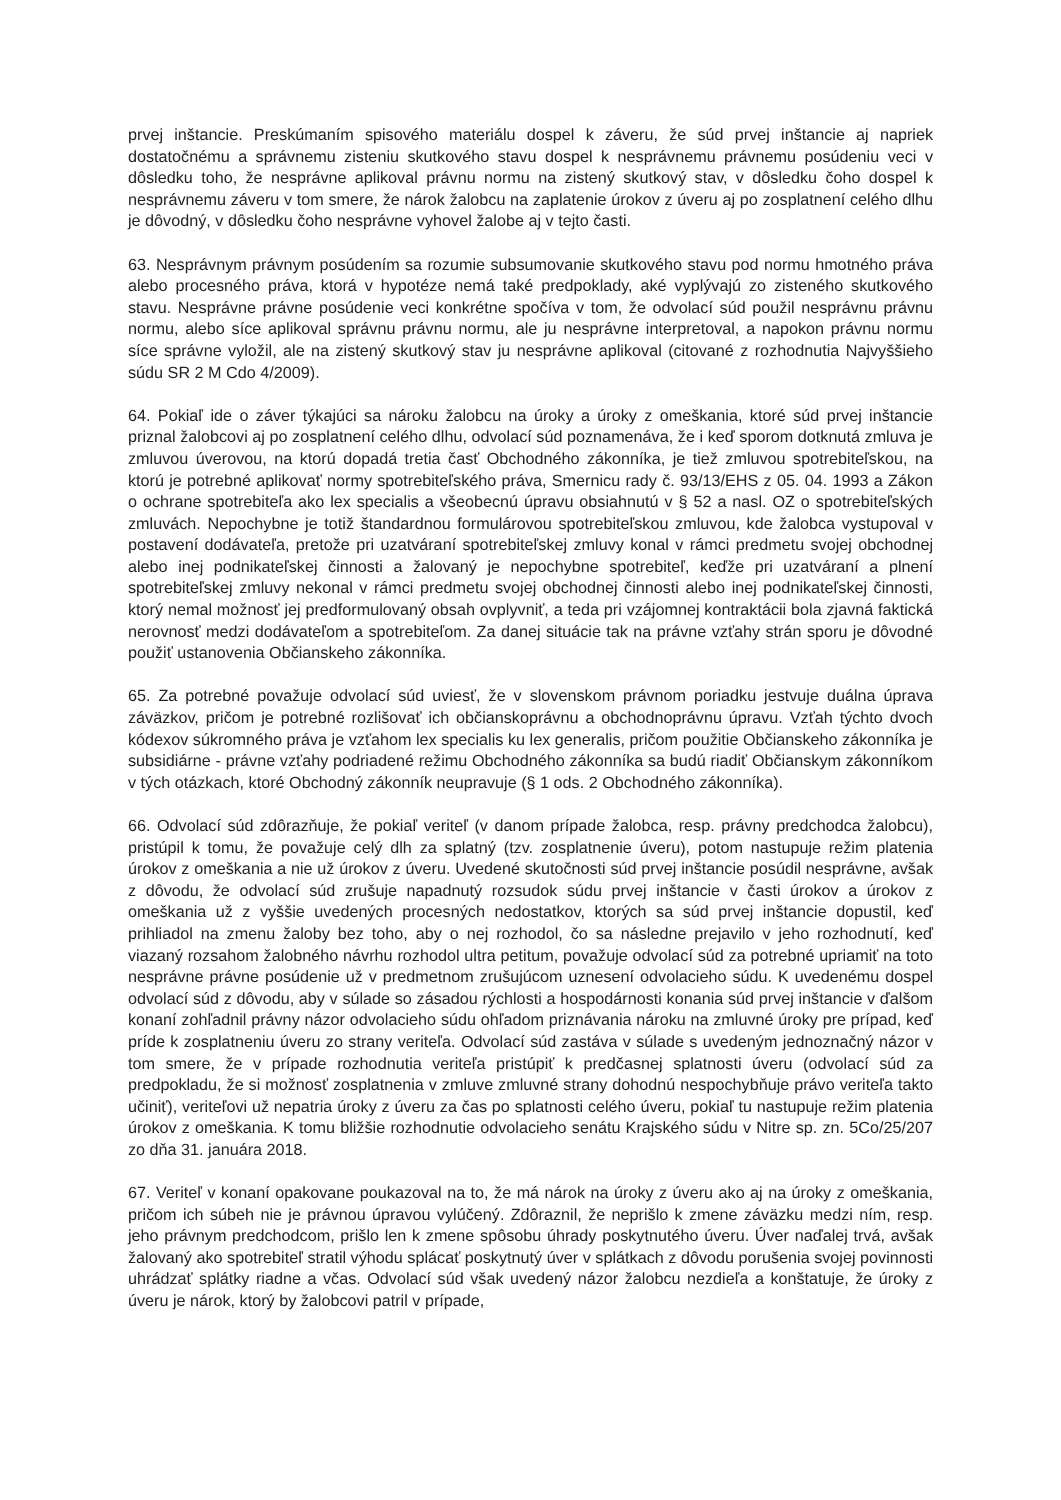prvej inštancie. Preskúmaním spisového materiálu dospel k záveru, že súd prvej inštancie aj napriek dostatočnému a správnemu zisteniu skutkového stavu dospel k nesprávnemu právnemu posúdeniu veci v dôsledku toho, že nesprávne aplikoval právnu normu na zistený skutkový stav, v dôsledku čoho dospel k nesprávnemu záveru v tom smere, že nárok žalobcu na zaplatenie úrokov z úveru aj po zosplatnení celého dlhu je dôvodný, v dôsledku čoho nesprávne vyhovel žalobe aj v tejto časti.
63. Nesprávnym právnym posúdením sa rozumie subsumovanie skutkového stavu pod normu hmotného práva alebo procesného práva, ktorá v hypotéze nemá také predpoklady, aké vyplývajú zo zisteného skutkového stavu. Nesprávne právne posúdenie veci konkrétne spočíva v tom, že odvolací súd použil nesprávnu právnu normu, alebo síce aplikoval správnu právnu normu, ale ju nesprávne interpretoval, a napokon právnu normu síce správne vyložil, ale na zistený skutkový stav ju nesprávne aplikoval (citované z rozhodnutia Najvyššieho súdu SR 2 M Cdo 4/2009).
64. Pokiaľ ide o záver týkajúci sa nároku žalobcu na úroky a úroky z omeškania, ktoré súd prvej inštancie priznal žalobcovi aj po zosplatnení celého dlhu, odvolací súd poznamenáva, že i keď sporom dotknutá zmluva je zmluvou úverovou, na ktorú dopadá tretia časť Obchodného zákonníka, je tiež zmluvou spotrebiteľskou, na ktorú je potrebné aplikovať normy spotrebiteľského práva, Smernicu rady č. 93/13/EHS z 05. 04. 1993 a Zákon o ochrane spotrebiteľa ako lex specialis a všeobecnú úpravu obsiahnutú v § 52 a nasl. OZ o spotrebiteľských zmluvách. Nepochybne je totiž štandardnou formulárovou spotrebiteľskou zmluvou, kde žalobca vystupoval v postavení dodávateľa, pretože pri uzatváraní spotrebiteľskej zmluvy konal v rámci predmetu svojej obchodnej alebo inej podnikateľskej činnosti a žalovaný je nepochybne spotrebiteľ, keďže pri uzatváraní a plnení spotrebiteľskej zmluvy nekonal v rámci predmetu svojej obchodnej činnosti alebo inej podnikateľskej činnosti, ktorý nemal možnosť jej predformulovaný obsah ovplyvniť, a teda pri vzájomnej kontraktácii bola zjavná faktická nerovnosť medzi dodávateľom a spotrebiteľom. Za danej situácie tak na právne vzťahy strán sporu je dôvodné použiť ustanovenia Občianskeho zákonníka.
65. Za potrebné považuje odvolací súd uviesť, že v slovenskom právnom poriadku jestvuje duálna úprava záväzkov, pričom je potrebné rozlišovať ich občianskoprávnu a obchodnoprávnu úpravu. Vzťah týchto dvoch kódexov súkromného práva je vzťahom lex specialis ku lex generalis, pričom použitie Občianskeho zákonníka je subsidiárne - právne vzťahy podriadené režimu Obchodného zákonníka sa budú riadiť Občianskym zákonníkom v tých otázkach, ktoré Obchodný zákonník neupravuje (§ 1 ods. 2 Obchodného zákonníka).
66. Odvolací súd zdôrazňuje, že pokiaľ veriteľ (v danom prípade žalobca, resp. právny predchodca žalobcu), pristúpil k tomu, že považuje celý dlh za splatný (tzv. zosplatnenie úveru), potom nastupuje režim platenia úrokov z omeškania a nie už úrokov z úveru. Uvedené skutočnosti súd prvej inštancie posúdil nesprávne, avšak z dôvodu, že odvolací súd zrušuje napadnutý rozsudok súdu prvej inštancie v časti úrokov a úrokov z omeškania už z vyššie uvedených procesných nedostatkov, ktorých sa súd prvej inštancie dopustil, keď prihliadol na zmenu žaloby bez toho, aby o nej rozhodol, čo sa následne prejavilo v jeho rozhodnutí, keď viazaný rozsahom žalobného návrhu rozhodol ultra petitum, považuje odvolací súd za potrebné upriamiť na toto nesprávne právne posúdenie už v predmetnom zrušujúcom uznesení odvolacieho súdu. K uvedenému dospel odvolací súd z dôvodu, aby v súlade so zásadou rýchlosti a hospodárnosti konania súd prvej inštancie v ďalšom konaní zohľadnil právny názor odvolacieho súdu ohľadom priznávania nároku na zmluvné úroky pre prípad, keď príde k zosplatneniu úveru zo strany veriteľa. Odvolací súd zastáva v súlade s uvedeným jednoznačný názor v tom smere, že v prípade rozhodnutia veriteľa pristúpiť k predčasnej splatnosti úveru (odvolací súd za predpokladu, že si možnosť zosplatnenia v zmluve zmluvné strany dohodnú nespochybňuje právo veriteľa takto učiniť), veriteľovi už nepatria úroky z úveru za čas po splatnosti celého úveru, pokiaľ tu nastupuje režim platenia úrokov z omeškania. K tomu bližšie rozhodnutie odvolacieho senátu Krajského súdu v Nitre sp. zn. 5Co/25/207 zo dňa 31. januára 2018.
67. Veriteľ v konaní opakovane poukazoval na to, že má nárok na úroky z úveru ako aj na úroky z omeškania, pričom ich súbeh nie je právnou úpravou vylúčený. Zdôraznil, že neprišlo k zmene záväzku medzi ním, resp. jeho právnym predchodcom, prišlo len k zmene spôsobu úhrady poskytnutého úveru. Úver naďalej trvá, avšak žalovaný ako spotrebiteľ stratil výhodu splácať poskytnutý úver v splátkach z dôvodu porušenia svojej povinnosti uhrádzať splátky riadne a včas. Odvolací súd však uvedený názor žalobcu nezdieľa a konštatuje, že úroky z úveru je nárok, ktorý by žalobcovi patril v prípade,